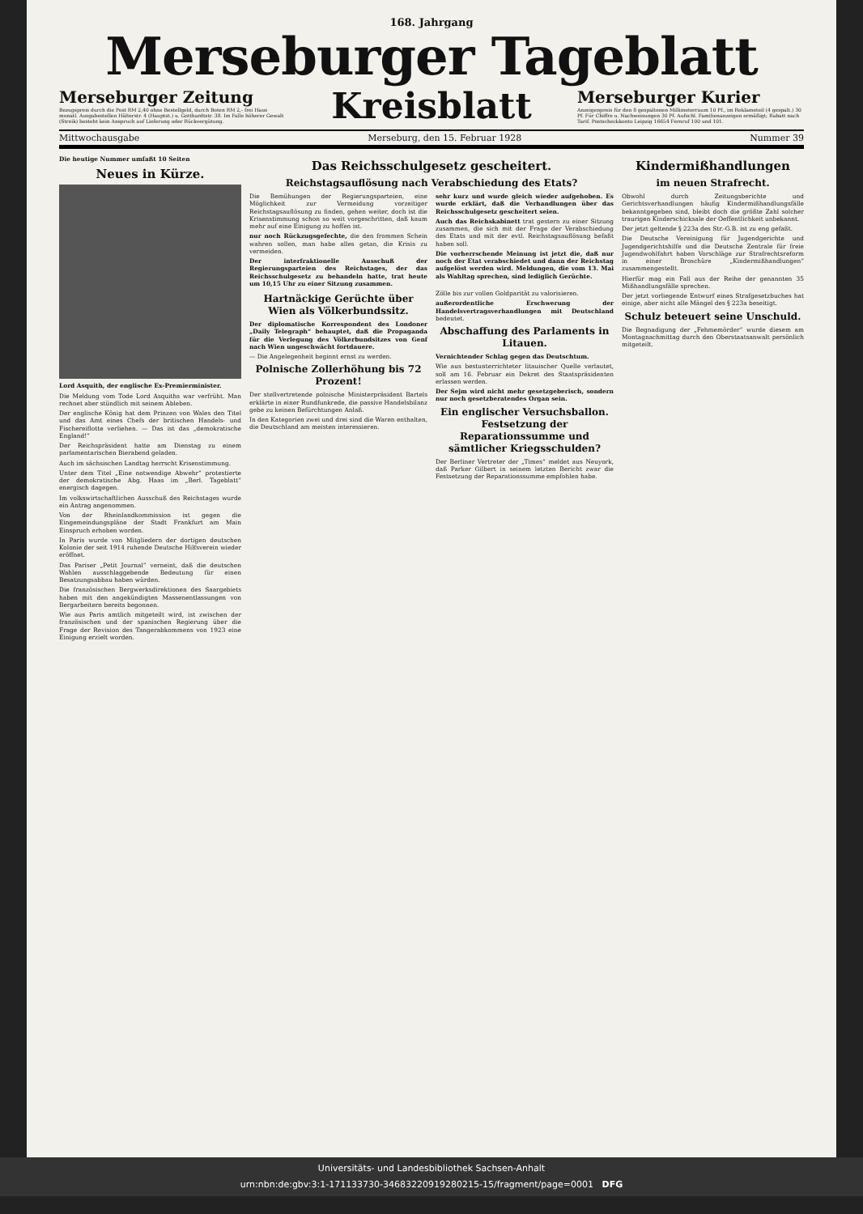168. Jahrgang
Merseburger Tageblatt
Merseburger Zeitung
Bezugspreis durch die Post RM 2,40 ohne Bestellgeld, durch Boten RM 2,- frei Haus monatl. Ausgabestellen Hälterstr. 4 (Hauptst.) u. Gotthardtstr. 38. Im Falle höherer Gewalt (Streik) besteht kein Anspruch auf Lieferung oder Rückvergütung.
Kreisblatt
Merseburger Kurier
Anzeigenpreis für den 8 gespaltenen Millimeterraum 10 Pf., im Reklameteil (4 gespalt.) 30 Pf. Für Chiffre u. Nachweisungen 30 Pf. Aufschl. Familienanzeigen ermäßigt; Rabatt nach Tarif. Postscheckkonto Leipzig 16654 Fernruf 100 und 101.
Mittwochausgabe Merseburg, den 15. Februar 1928 Nummer 39
Die heutige Nummer umfaßt 10 Seiten
Neues in Kürze.
Lord Asquith, der englische Ex-Premierminister.
Die Meldung vom Tode Lord Asquiths war verfrüht. Man rechnet aber stündlich mit seinem Ableben.
Der englische König hat dem Prinzen von Wales den Titel und das Amt eines Chefs der britischen Handels- und Fischereiflotte verliehen. — Das ist das „demokratische England!“
Der Reichspräsident hatte am Dienstag zu einem parlamentarischen Bierabend geladen.
Auch im sächsischen Landtag herrscht Krisenstimmung.
Unter dem Titel „Eine notwendige Abwehr“ protestierte der demokratische Abg. Haas im „Berl. Tageblatt“ energisch dagegen.
Im volkswirtschaftlichen Ausschuß des Reichstages wurde ein Antrag angenommen.
Von der Rheinlandkommission ist gegen die Eingemeindungspläne der Stadt Frankfurt am Main Einspruch erhoben worden.
In Paris wurde von Mitgliedern der dortigen deutschen Kolonie der seit 1914 ruhende Deutsche Hilfsverein wieder eröffnet.
Das Pariser „Petit Journal“ verneint, daß die deutschen Wahlen ausschlaggebende Bedeutung für einen Besatzungsabbau haben würden.
Die französischen Bergwerksdirektionen des Saargebiets haben mit den angekündigten Massenentlassungen von Bergarbeitern bereits begonnen.
Wie aus Paris amtlich mitgeteilt wird, ist zwischen der französischen und der spanischen Regierung über die Frage der Revision des Tangerabkommens von 1923 eine Einigung erzielt worden.
Das Reichsschulgesetz gescheitert.
Reichstagsauflösung nach Verabschiedung des Etats?
Die Bemühungen der Regierungsparteien, eine Möglichkeit zur Vermeidung vorzeitiger Reichstagsauflösung zu finden, gehen weiter, doch ist die Krisenstimmung schon so weit vorgeschritten, daß kaum mehr auf eine Einigung zu hoffen ist.
nur noch Rückzugsgefechte, die den frommen Schein wahren sollen, man habe alles getan, die Krisis zu vermeiden.
Der interfraktionelle Ausschuß der Regierungsparteien des Reichstages, der das Reichsschulgesetz zu behandeln hatte, trat heute um 10,15 Uhr zu einer Sitzung zusammen.
sehr kurz und wurde gleich wieder aufgehoben. Es wurde erklärt, daß die Verhandlungen über das Reichsschulgesetz gescheitert seien.
Auch das Reichskabinett trat gestern zu einer Sitzung zusammen, die sich mit der Frage der Verabschiedung des Etats und mit der evtl. Reichstagsauflösung befaßt haben soll.
Die vorherrschende Meinung ist jetzt die, daß nur noch der Etat verabschiedet und dann der Reichstag aufgelöst werden wird. Meldungen, die vom 13. Mai als Wahltag sprechen, sind lediglich Gerüchte.
Hartnäckige Gerüchte über Wien als Völkerbundssitz.
Der diplomatische Korrespondent des Londoner „Daily Telegraph“ behauptet, daß die Propaganda für die Verlegung des Völkerbundsitzes von Genf nach Wien ungeschwächt fortdauere.
— Die Angelegenheit beginnt ernst zu werden.
Polnische Zollerhöhung bis 72 Prozent!
Der stellvertretende polnische Ministerpräsident Bartels erklärte in einer Rundfunkrede, die passive Handelsbilanz gebe zu keinen Befürchtungen Anlaß.
In den Kategorien zwei und drei sind die Waren enthalten, die Deutschland am meisten interessieren.
Zölle bis zur vollen Goldparität zu valorisieren.
außerordentliche Erschwerung der Handelsvertragsverhandlungen mit Deutschland bedeutet.
Abschaffung des Parlaments in Litauen.
Vernichtender Schlag gegen das Deutschtum.
Wie aus bestunterrichteter litauischer Quelle verlautet, soll am 16. Februar ein Dekret des Staatspräsidenten erlassen werden.
Der Sejm wird nicht mehr gesetzgeberisch, sondern nur noch gesetzberatendes Organ sein.
Ein englischer Versuchsballon. Festsetzung der Reparationssumme und sämtlicher Kriegsschulden?
Der Berliner Vertreter der „Times“ meldet aus Neuyork, daß Parker Gilbert in seinem letzten Bericht zwar die Festsetzung der Reparationssumme empfohlen habe.
Kindermißhandlungen
im neuen Strafrecht.
Obwohl durch Zeitungsberichte und Gerichtsverhandlungen häufig Kindermißhandlungsfälle bekanntgegeben sind, bleibt doch die größte Zahl solcher traurigen Kinderschicksale der Oeffentlichkeit unbekannt.
Der jetzt geltende § 223a des Str.-G.B. ist zu eng gefaßt.
Die Deutsche Vereinigung für Jugendgerichte und Jugendgerichtshilfe und die Deutsche Zentrale für freie Jugendwohlfahrt haben Vorschläge zur Strafrechtsreform in einer Broschüre „Kindermißhandlungen“ zusammengestellt.
Hierfür mag ein Fall aus der Reihe der genannten 35 Mißhandlungsfälle sprechen.
Der jetzt vorliegende Entwurf eines Strafgesetzbuches hat einige, aber nicht alle Mängel des § 223a beseitigt.
Schulz beteuert seine Unschuld.
Die Begnadigung der „Fehmemörder“ wurde diesem am Montagnachmittag durch den Oberstaatsanwalt persönlich mitgeteilt.
Universitäts- und Landesbibliothek Sachsen-Anhalt
urn:nbn:de:gbv:3:1-171133730-34683220919280215-15/fragment/page=0001 DFG